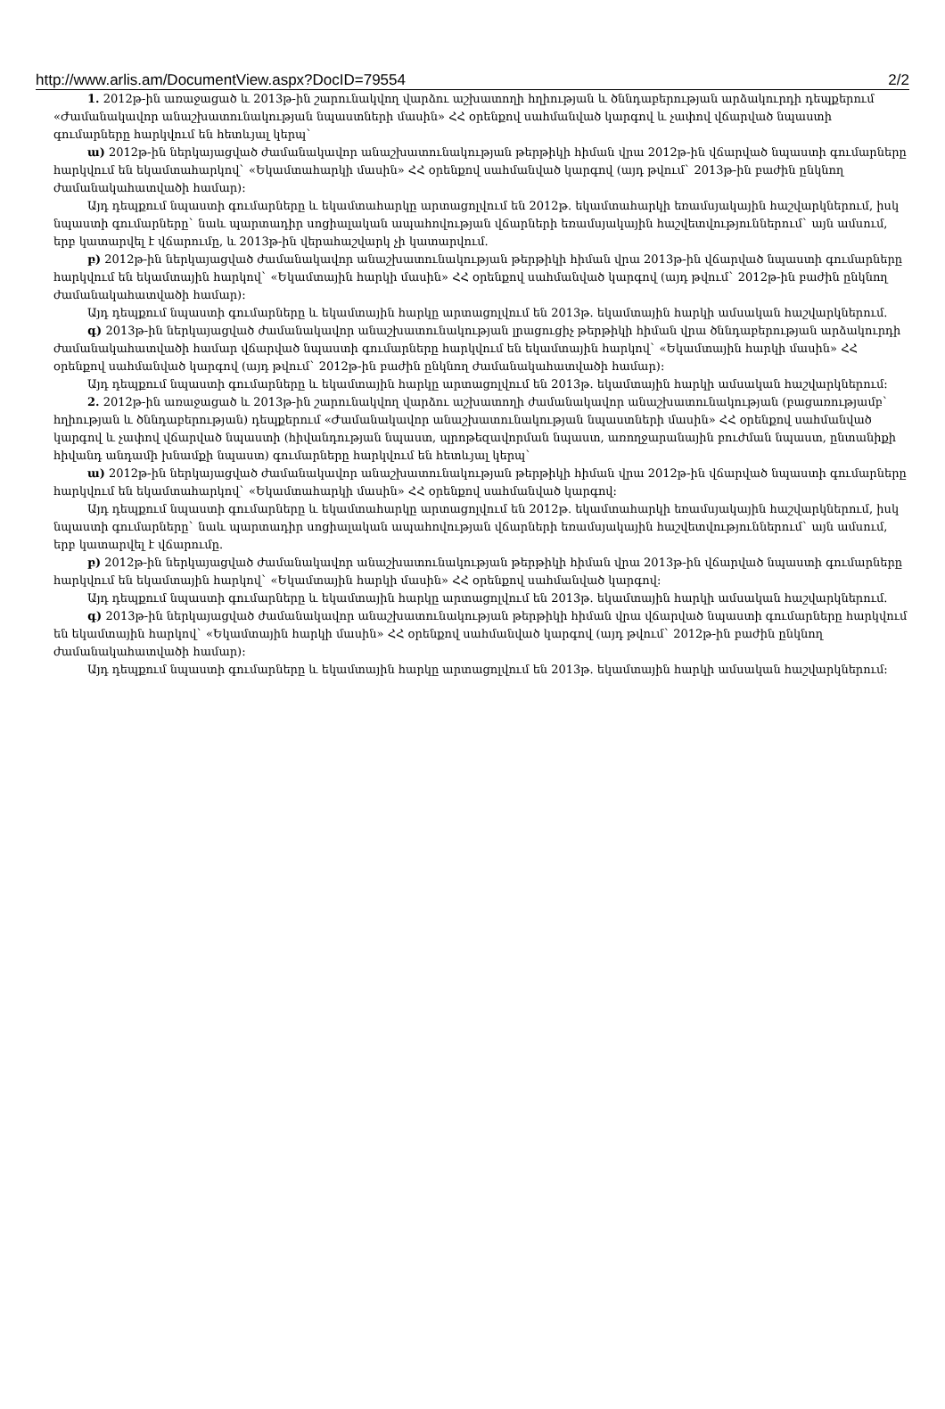http://www.arlis.am/DocumentView.aspx?DocID=79554 2/2
1. 2012թ-ին առաջացած և 2013թ-ին շարունակվող վարձու աշխատողի հղիության և ծննդաբերության արձակուրդի դեպքերում «Ժամանակավոր անաշխատունակության նպաստների մասին» ՀՀ օրենքով սահմանված կարգով և չափով վճարված նպաստի գումարները հարկվում են հետևյալ կերպ`
ա) 2012թ-ին ներկայացված ժամանակավոր անաշխատունակության թերթիկի հիման վրա 2012թ-ին վճարված նպաստի գումարները հարկվում են եկամտահարկով` «Եկամտահարկի մասին» ՀՀ օրենքով սահմանված կարգով (այդ թվում` 2013թ-ին բաժին ընկնող ժամանակահատվածի համար):
Այդ դեպքում նպաստի գումարները և եկամտահարկը արտացոլվում են 2012թ. եկամտահարկի եռամսյակային հաշվարկներում, իսկ նպաստի գումարները` նաև պարտադիր սոցիալական ապահովության վճարների եռամսյակային հաշվետվություններում` այն ամսում, երբ կատարվել է վճարումը, և 2013թ-ին վերահաշվարկ չի կատարվում.
բ) 2012թ-ին ներկայացված ժամանակավոր անաշխատունակության թերթիկի հիման վրա 2013թ-ին վճարված նպաստի գումարները հարկվում են եկամտային հարկով` «Եկամտային հարկի մասին» ՀՀ օրենքով սահմանված կարգով (այդ թվում` 2012թ-ին բաժին ընկնող ժամանակահատվածի համար):
Այդ դեպքում նպաստի գումարները և եկամտային հարկը արտացոլվում են 2013թ. եկամտային հարկի ամսական հաշվարկներում.
գ) 2013թ-ին ներկայացված ժամանակավոր անաշխատունակության լրացուցիչ թերթիկի հիման վրա ծննդաբերության արձակուրդի ժամանակահատվածի համար վճարված նպաստի գումարները հարկվում են եկամտային հարկով` «Եկամտային հարկի մասին» ՀՀ օրենքով սահմանված կարգով (այդ թվում` 2012թ-ին բաժին ընկնող ժամանակահատվածի համար):
Այդ դեպքում նպաստի գումարները և եկամտային հարկը արտացոլվում են 2013թ. եկամտային հարկի ամսական հաշվարկներում:
2. 2012թ-ին առաջացած և 2013թ-ին շարունակվող վարձու աշխատողի ժամանակավոր անաշխատունակության (բացառությամբ` հղիության և ծննդաբերության) դեպքերում «Ժամանակավոր անաշխատունակության նպաստների մասին» ՀՀ օրենքով սահմանված կարգով և չափով վճարված նպաստի (հիվանդության նպաստ, պրոթեզավորման նպաստ, առողջարանային բուժման նպաստ, ընտանիքի հիվանդ անդամի խնամքի նպաստ) գումարները հարկվում են հետևյալ կերպ`
ա) 2012թ-ին ներկայացված ժամանակավոր անաշխատունակության թերթիկի հիման վրա 2012թ-ին վճարված նպաստի գումարները հարկվում են եկամտահարկով` «Եկամտահարկի մասին» ՀՀ օրենքով սահմանված կարգով:
Այդ դեպքում նպաստի գումարները և եկամտահարկը արտացոլվում են 2012թ. եկամտահարկի եռամսյակային հաշվարկներում, իսկ նպաստի գումարները` նաև պարտադիր սոցիալական ապահովության վճարների եռամսյակային հաշվետվություններում` այն ամսում, երբ կատարվել է վճարումը.
բ) 2012թ-ին ներկայացված ժամանակավոր անաշխատունակության թերթիկի հիման վրա 2013թ-ին վճարված նպաստի գումարները հարկվում են եկամտային հարկով` «Եկամտային հարկի մասին» ՀՀ օրենքով սահմանված կարգով:
Այդ դեպքում նպաստի գումարները և եկամտային հարկը արտացոլվում են 2013թ. եկամտային հարկի ամսական հաշվարկներում.
գ) 2013թ-ին ներկայացված ժամանակավոր անաշխատունակության թերթիկի հիման վրա վճարված նպաստի գումարները հարկվում են եկամտային հարկով` «Եկամտային հարկի մասին» ՀՀ օրենքով սահմանված կարգով (այդ թվում` 2012թ-ին բաժին ընկնող ժամանակահատվածի համար):
Այդ դեպքում նպաստի գումարները և եկամտային հարկը արտացոլվում են 2013թ. եկամտային հարկի ամսական հաշվարկներում: